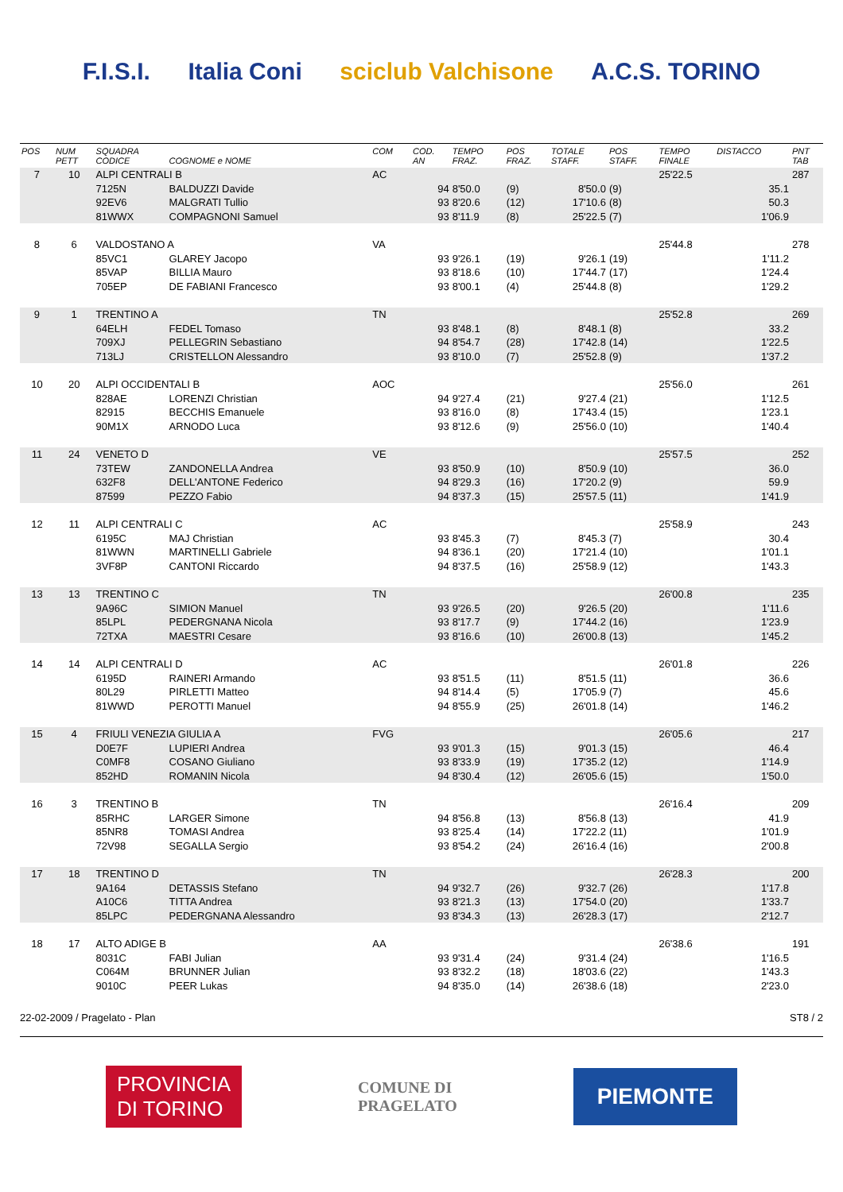F.I.S.I. Italia Coni sciclub Valchisone A.C.S. TORINO
| POS | NUM PETT | SQUADRA CODICE | COGNOME e NOME | COM | COD. AN | TEMPO FRAZ. | POS FRAZ. | TOTALE STAFF. | POS STAFF. | TEMPO FINALE | DISTACCO | PNT TAB |
| --- | --- | --- | --- | --- | --- | --- | --- | --- | --- | --- | --- | --- |
| 7 | 10 | ALPI CENTRALI B | | AC | | | | | | 25'22.5 | | 287 |
| | | 7125N | BALDUZZI Davide | | 94 | 8'50.0 | (9) | 8'50.0 | (9) | | 35.1 | |
| | | 92EV6 | MALGRATI Tullio | | 93 | 8'20.6 | (12) | 17'10.6 | (8) | | 50.3 | |
| | | 81WWX | COMPAGNONI Samuel | | 93 | 8'11.9 | (8) | 25'22.5 | (7) | | 1'06.9 | |
| 8 | 6 | VALDOSTANO A | | VA | | | | | | 25'44.8 | | 278 |
| | | 85VC1 | GLAREY Jacopo | | 93 | 9'26.1 | (19) | 9'26.1 | (19) | | 1'11.2 | |
| | | 85VAP | BILLIA Mauro | | 93 | 8'18.6 | (10) | 17'44.7 | (17) | | 1'24.4 | |
| | | 705EP | DE FABIANI Francesco | | 93 | 8'00.1 | (4) | 25'44.8 | (8) | | 1'29.2 | |
| 9 | 1 | TRENTINO A | | TN | | | | | | 25'52.8 | | 269 |
| | | 64ELH | FEDEL Tomaso | | 93 | 8'48.1 | (8) | 8'48.1 | (8) | | 33.2 | |
| | | 709XJ | PELLEGRIN Sebastiano | | 94 | 8'54.7 | (28) | 17'42.8 | (14) | | 1'22.5 | |
| | | 713LJ | CRISTELLON Alessandro | | 93 | 8'10.0 | (7) | 25'52.8 | (9) | | 1'37.2 | |
| 10 | 20 | ALPI OCCIDENTALI B | | AOC | | | | | | 25'56.0 | | 261 |
| | | 828AE | LORENZI Christian | | 94 | 9'27.4 | (21) | 9'27.4 | (21) | | 1'12.5 | |
| | | 82915 | BECCHIS Emanuele | | 93 | 8'16.0 | (8) | 17'43.4 | (15) | | 1'23.1 | |
| | | 90M1X | ARNODO Luca | | 93 | 8'12.6 | (9) | 25'56.0 | (10) | | 1'40.4 | |
| 11 | 24 | VENETO D | | VE | | | | | | 25'57.5 | | 252 |
| | | 73TEW | ZANDONELLA Andrea | | 93 | 8'50.9 | (10) | 8'50.9 | (10) | | 36.0 | |
| | | 632F8 | DELL'ANTONE Federico | | 94 | 8'29.3 | (16) | 17'20.2 | (9) | | 59.9 | |
| | | 87599 | PEZZO Fabio | | 94 | 8'37.3 | (15) | 25'57.5 | (11) | | 1'41.9 | |
| 12 | 11 | ALPI CENTRALI C | | AC | | | | | | 25'58.9 | | 243 |
| | | 6195C | MAJ Christian | | 93 | 8'45.3 | (7) | 8'45.3 | (7) | | 30.4 | |
| | | 81WWN | MARTINELLI Gabriele | | 94 | 8'36.1 | (20) | 17'21.4 | (10) | | 1'01.1 | |
| | | 3VF8P | CANTONI Riccardo | | 94 | 8'37.5 | (16) | 25'58.9 | (12) | | 1'43.3 | |
| 13 | 13 | TRENTINO C | | TN | | | | | | 26'00.8 | | 235 |
| | | 9A96C | SIMION Manuel | | 93 | 9'26.5 | (20) | 9'26.5 | (20) | | 1'11.6 | |
| | | 85LPL | PEDERGNANA Nicola | | 93 | 8'17.7 | (9) | 17'44.2 | (16) | | 1'23.9 | |
| | | 72TXA | MAESTRI Cesare | | 93 | 8'16.6 | (10) | 26'00.8 | (13) | | 1'45.2 | |
| 14 | 14 | ALPI CENTRALI D | | AC | | | | | | 26'01.8 | | 226 |
| | | 6195D | RAINERI Armando | | 93 | 8'51.5 | (11) | 8'51.5 | (11) | | 36.6 | |
| | | 80L29 | PIRLETTI Matteo | | 94 | 8'14.4 | (5) | 17'05.9 | (7) | | 45.6 | |
| | | 81WWD | PEROTTI Manuel | | 94 | 8'55.9 | (25) | 26'01.8 | (14) | | 1'46.2 | |
| 15 | 4 | FRIULI VENEZIA GIULIA A | | FVG | | | | | | 26'05.6 | | 217 |
| | | D0E7F | LUPIERI Andrea | | 93 | 9'01.3 | (15) | 9'01.3 | (15) | | 46.4 | |
| | | C0MF8 | COSANO Giuliano | | 93 | 8'33.9 | (19) | 17'35.2 | (12) | | 1'14.9 | |
| | | 852HD | ROMANIN Nicola | | 94 | 8'30.4 | (12) | 26'05.6 | (15) | | 1'50.0 | |
| 16 | 3 | TRENTINO B | | TN | | | | | | 26'16.4 | | 209 |
| | | 85RHC | LARGER Simone | | 94 | 8'56.8 | (13) | 8'56.8 | (13) | | 41.9 | |
| | | 85NR8 | TOMASI Andrea | | 93 | 8'25.4 | (14) | 17'22.2 | (11) | | 1'01.9 | |
| | | 72V98 | SEGALLA Sergio | | 93 | 8'54.2 | (24) | 26'16.4 | (16) | | 2'00.8 | |
| 17 | 18 | TRENTINO D | | TN | | | | | | 26'28.3 | | 200 |
| | | 9A164 | DETASSIS Stefano | | 94 | 9'32.7 | (26) | 9'32.7 | (26) | | 1'17.8 | |
| | | A10C6 | TITTA Andrea | | 93 | 8'21.3 | (13) | 17'54.0 | (20) | | 1'33.7 | |
| | | 85LPC | PEDERGNANA Alessandro | | 93 | 8'34.3 | (13) | 26'28.3 | (17) | | 2'12.7 | |
| 18 | 17 | ALTO ADIGE B | | AA | | | | | | 26'38.6 | | 191 |
| | | 8031C | FABI Julian | | 93 | 9'31.4 | (24) | 9'31.4 | (24) | | 1'16.5 | |
| | | C064M | BRUNNER Julian | | 93 | 8'32.2 | (18) | 18'03.6 | (22) | | 1'43.3 | |
| | | 9010C | PEER Lukas | | 94 | 8'35.0 | (14) | 26'38.6 | (18) | | 2'23.0 | |
22-02-2009 / Pragelato - Plan ST8 / 2
PROVINCIA
DI TORINO
COMUNE DI
PRAGELATO
PIEMONTE